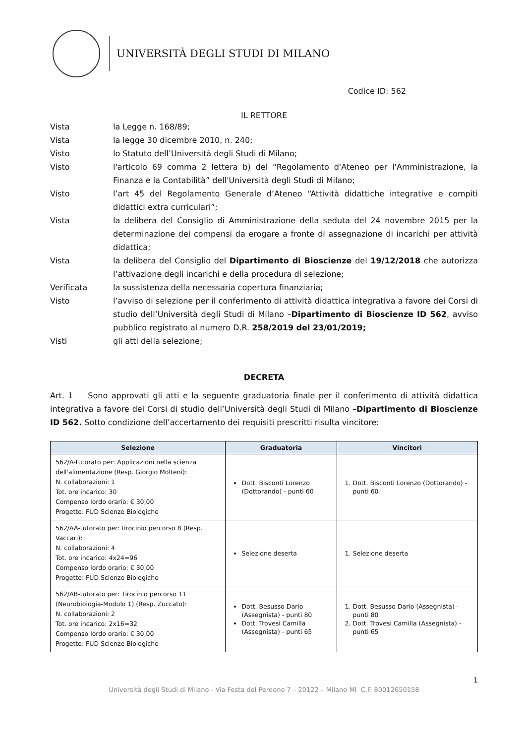UNIVERSITÀ DEGLI STUDI DI MILANO
Codice ID: 562
IL RETTORE
Vista la Legge n. 168/89;
Vista la legge 30 dicembre 2010, n. 240;
Visto lo Statuto dell’Università degli Studi di Milano;
Visto l'articolo 69 comma 2 lettera b) del “Regolamento d'Ateneo per l'Amministrazione, la Finanza e la Contabilità” dell'Università degli Studi di Milano;
Visto l’art 45 del Regolamento Generale d’Ateneo “Attività didattiche integrative e compiti didattici extra curriculari”;
Vista la delibera del Consiglio di Amministrazione della seduta del 24 novembre 2015 per la determinazione dei compensi da erogare a fronte di assegnazione di incarichi per attività didattica;
Vista la delibera del Consiglio del Dipartimento di Bioscienze del 19/12/2018 che autorizza l’attivazione degli incarichi e della procedura di selezione;
Verificata la sussistenza della necessaria copertura finanziaria;
Visto l’avviso di selezione per il conferimento di attività didattica integrativa a favore dei Corsi di studio dell’Università degli Studi di Milano –Dipartimento di Bioscienze ID 562, avviso pubblico registrato al numero D.R. 258/2019 del 23/01/2019;
Visti gli atti della selezione;
DECRETA
Art. 1 Sono approvati gli atti e la seguente graduatoria finale per il conferimento di attività didattica integrativa a favore dei Corsi di studio dell’Università degli Studi di Milano –Dipartimento di Bioscienze ID 562. Sotto condizione dell’accertamento dei requisiti prescritti risulta vincitore:
| Selezione | Graduatoria | Vincitori |
| --- | --- | --- |
| 562/A-tutorato per: Applicazioni nella scienza dell'alimentazione (Resp. Giorgio Molteni): N. collaborazioni: 1 Tot. ore incarico: 30 Compenso lordo orario: € 30,00 Progetto: FUD Scienze Biologiche | Dott. Bisconti Lorenzo (Dottorando) - punti 60 | 1. Dott. Bisconti Lorenzo (Dottorando) - punti 60 |
| 562/AA-tutorato per: tirocinio percorso 8 (Resp. Vaccari): N. collaborazioni: 4 Tot. ore incarico: 4x24=96 Compenso lordo orario: € 30,00 Progetto: FUD Scienze Biologiche | Selezione deserta | 1. Selezione deserta |
| 562/AB-tutorato per: Tirocinio percorso 11 (Neurobiologia-Modulo 1) (Resp. Zuccato): N. collaborazioni: 2 Tot. ore incarico: 2x16=32 Compenso lordo orario: € 30,00 Progetto: FUD Scienze Biologiche | Dott. Besusso Dario (Assegnista) - punti 80 Dott. Trovesi Camilla (Assegnista) - punti 65 | 1. Dott. Besusso Dario (Assegnista) - punti 80 2. Dott. Trovesi Camilla (Assegnista) - punti 65 |
1
Università degli Studi di Milano - Via Festa del Perdono 7 – 20122 – Milano MI C.F. 80012650158